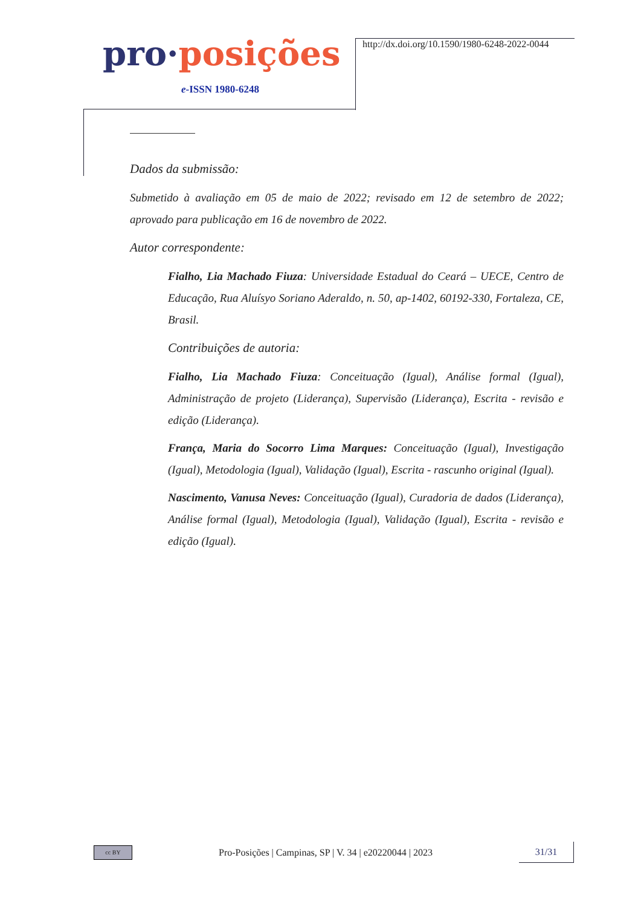pro·posições
e-ISSN 1980-6248
http://dx.doi.org/10.1590/1980-6248-2022-0044
Dados da submissão:
Submetido à avaliação em 05 de maio de 2022; revisado em 12 de setembro de 2022; aprovado para publicação em 16 de novembro de 2022.
Autor correspondente:
Fialho, Lia Machado Fiuza: Universidade Estadual do Ceará – UECE, Centro de Educação, Rua Aluísyo Soriano Aderaldo, n. 50, ap-1402, 60192-330, Fortaleza, CE, Brasil.
Contribuições de autoria:
Fialho, Lia Machado Fiuza: Conceituação (Igual), Análise formal (Igual), Administração de projeto (Liderança), Supervisão (Liderança), Escrita - revisão e edição (Liderança).
França, Maria do Socorro Lima Marques: Conceituação (Igual), Investigação (Igual), Metodologia (Igual), Validação (Igual), Escrita - rascunho original (Igual).
Nascimento, Vanusa Neves: Conceituação (Igual), Curadoria de dados (Liderança), Análise formal (Igual), Metodologia (Igual), Validação (Igual), Escrita - revisão e edição (Igual).
cc BY
Pro-Posições | Campinas, SP | V. 34 | e20220044 | 2023
31/31